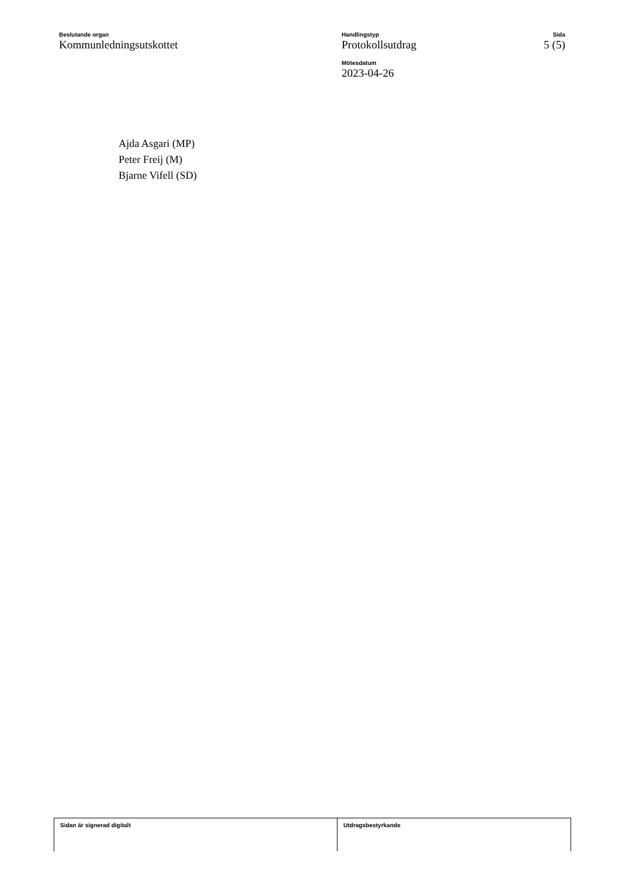Beslutande organ
Kommunledningsutskottet
Handlingstyp
Protokollsutdrag
Mötesdatum
2023-04-26
Sida
5 (5)
Ajda Asgari (MP)
Peter Freij (M)
Bjarne Vifell (SD)
Sidan är signerad digitalt Utdragsbestyrkande